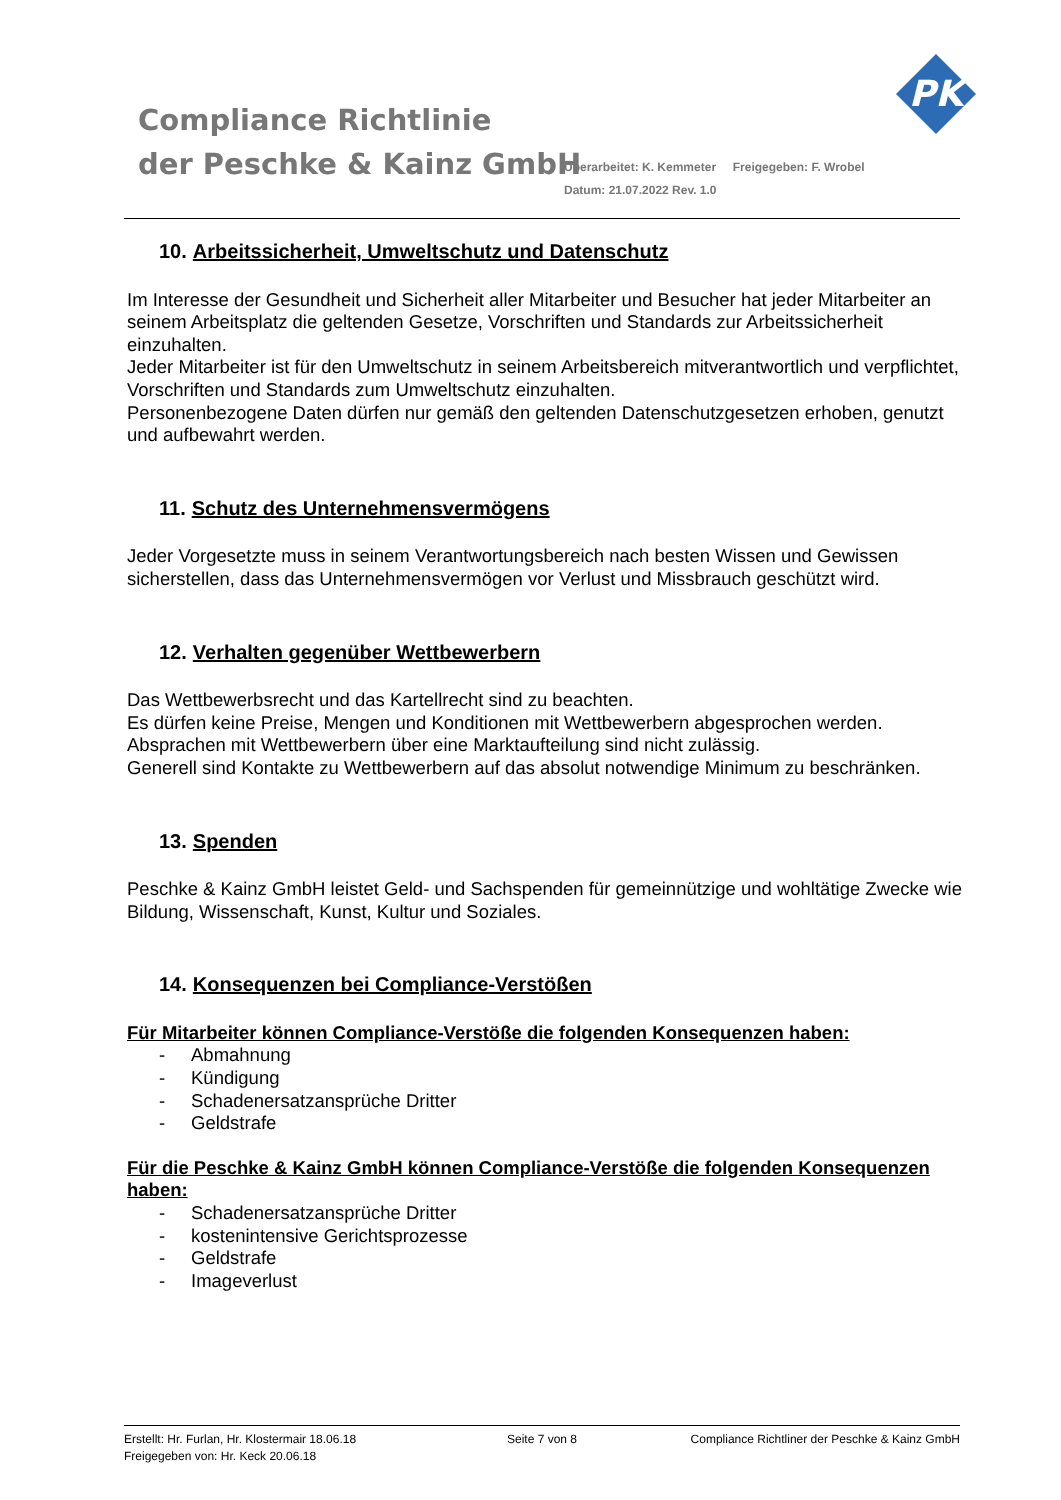Compliance Richtlinie
der Peschke & Kainz GmbH
Überarbeitet: K. Kemmeter Freigegeben: F. Wrobel
Datum: 21.07.2022 Rev. 1.0
PK
10. Arbeitssicherheit, Umweltschutz und Datenschutz
Im Interesse der Gesundheit und Sicherheit aller Mitarbeiter und Besucher hat jeder Mitarbeiter an seinem Arbeitsplatz die geltenden Gesetze, Vorschriften und Standards zur Arbeitssicherheit einzuhalten.
Jeder Mitarbeiter ist für den Umweltschutz in seinem Arbeitsbereich mitverantwortlich und verpflichtet, Vorschriften und Standards zum Umweltschutz einzuhalten.
Personenbezogene Daten dürfen nur gemäß den geltenden Datenschutzgesetzen erhoben, genutzt und aufbewahrt werden.
11. Schutz des Unternehmensvermögens
Jeder Vorgesetzte muss in seinem Verantwortungsbereich nach besten Wissen und Gewissen sicherstellen, dass das Unternehmensvermögen vor Verlust und Missbrauch geschützt wird.
12. Verhalten gegenüber Wettbewerbern
Das Wettbewerbsrecht und das Kartellrecht sind zu beachten.
Es dürfen keine Preise, Mengen und Konditionen mit Wettbewerbern abgesprochen werden.
Absprachen mit Wettbewerbern über eine Marktaufteilung sind nicht zulässig.
Generell sind Kontakte zu Wettbewerbern auf das absolut notwendige Minimum zu beschränken.
13. Spenden
Peschke & Kainz GmbH leistet Geld- und Sachspenden für gemeinnützige und wohltätige Zwecke wie Bildung, Wissenschaft, Kunst, Kultur und Soziales.
14. Konsequenzen bei Compliance-Verstößen
Für Mitarbeiter können Compliance-Verstöße die folgenden Konsequenzen haben:
- Abmahnung
- Kündigung
- Schadenersatzansprüche Dritter
- Geldstrafe
Für die Peschke & Kainz GmbH können Compliance-Verstöße die folgenden Konsequenzen haben:
- Schadenersatzansprüche Dritter
- kostenintensive Gerichtsprozesse
- Geldstrafe
- Imageverlust
Erstellt: Hr. Furlan, Hr. Klostermair 18.06.18
Freigegeben von: Hr. Keck 20.06.18
Seite 7 von 8 Compliance Richtliner der Peschke & Kainz GmbH